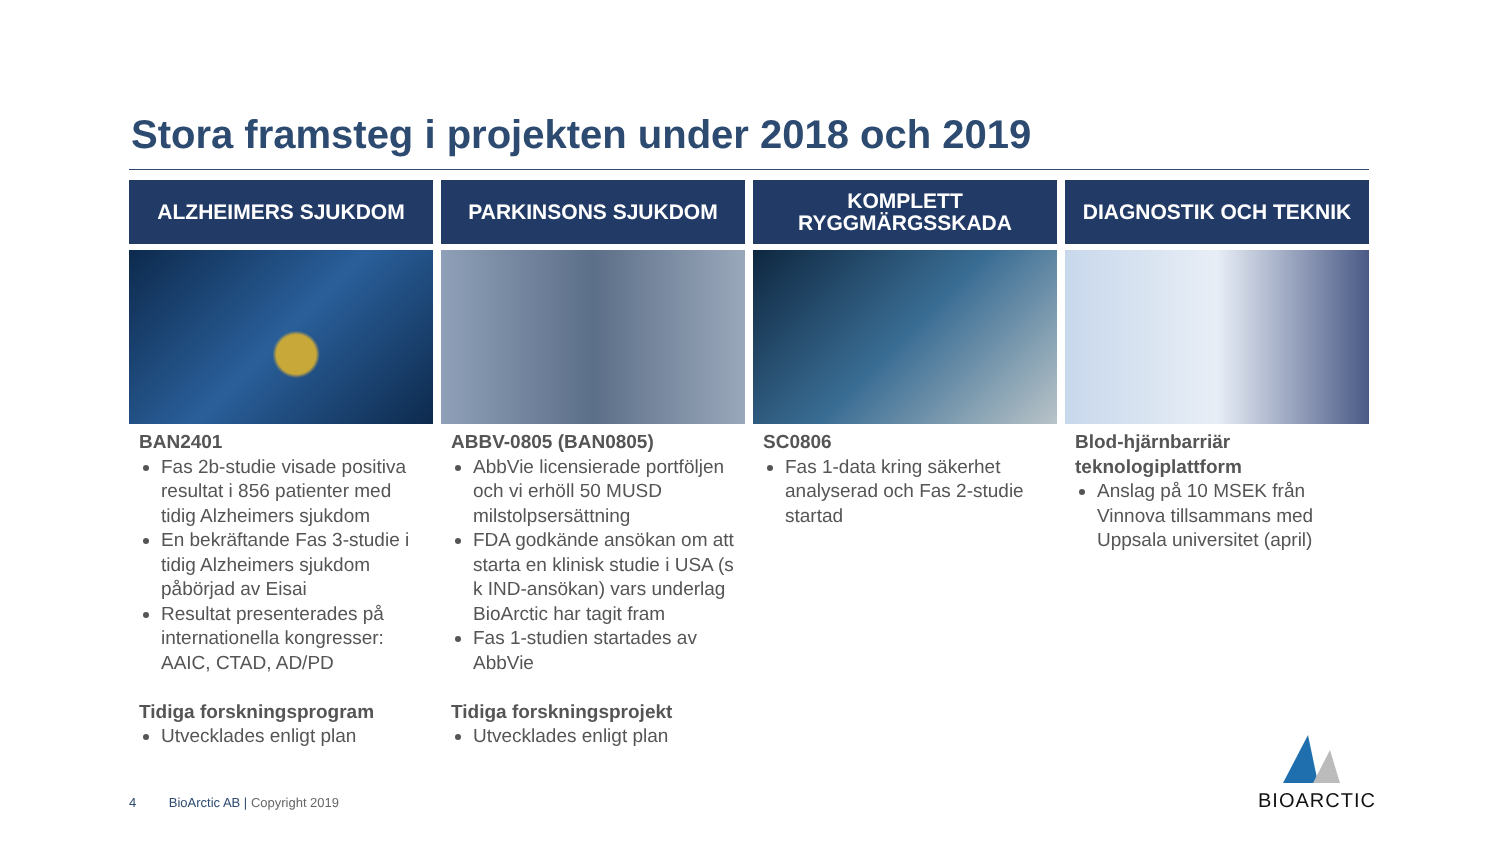Stora framsteg i projekten under 2018 och 2019
ALZHEIMERS SJUKDOM
BAN2401
Fas 2b-studie visade positiva resultat i 856 patienter med tidig Alzheimers sjukdom
En bekräftande Fas 3-studie i tidig Alzheimers sjukdom påbörjad av Eisai
Resultat presenterades på internationella kongresser: AAIC, CTAD, AD/PD
Tidiga forskningsprogram
Utvecklades enligt plan
PARKINSONS SJUKDOM
ABBV-0805 (BAN0805)
AbbVie licensierade portföljen och vi erhöll 50 MUSD milstolpsersättning
FDA godkände ansökan om att starta en klinisk studie i USA (s k IND-ansökan) vars underlag BioArctic har tagit fram
Fas 1-studien startades av AbbVie
Tidiga forskningsprojekt
Utvecklades enligt plan
KOMPLETT
RYGGMÄRGSSKADA
SC0806
Fas 1-data kring säkerhet analyserad och Fas 2-studie startad
DIAGNOSTIK OCH TEKNIK
Blod-hjärnbarriär teknologiplattform
Anslag på 10 MSEK från Vinnova tillsammans med Uppsala universitet (april)
4 BioArctic AB | Copyright 2019
BIOARCTIC